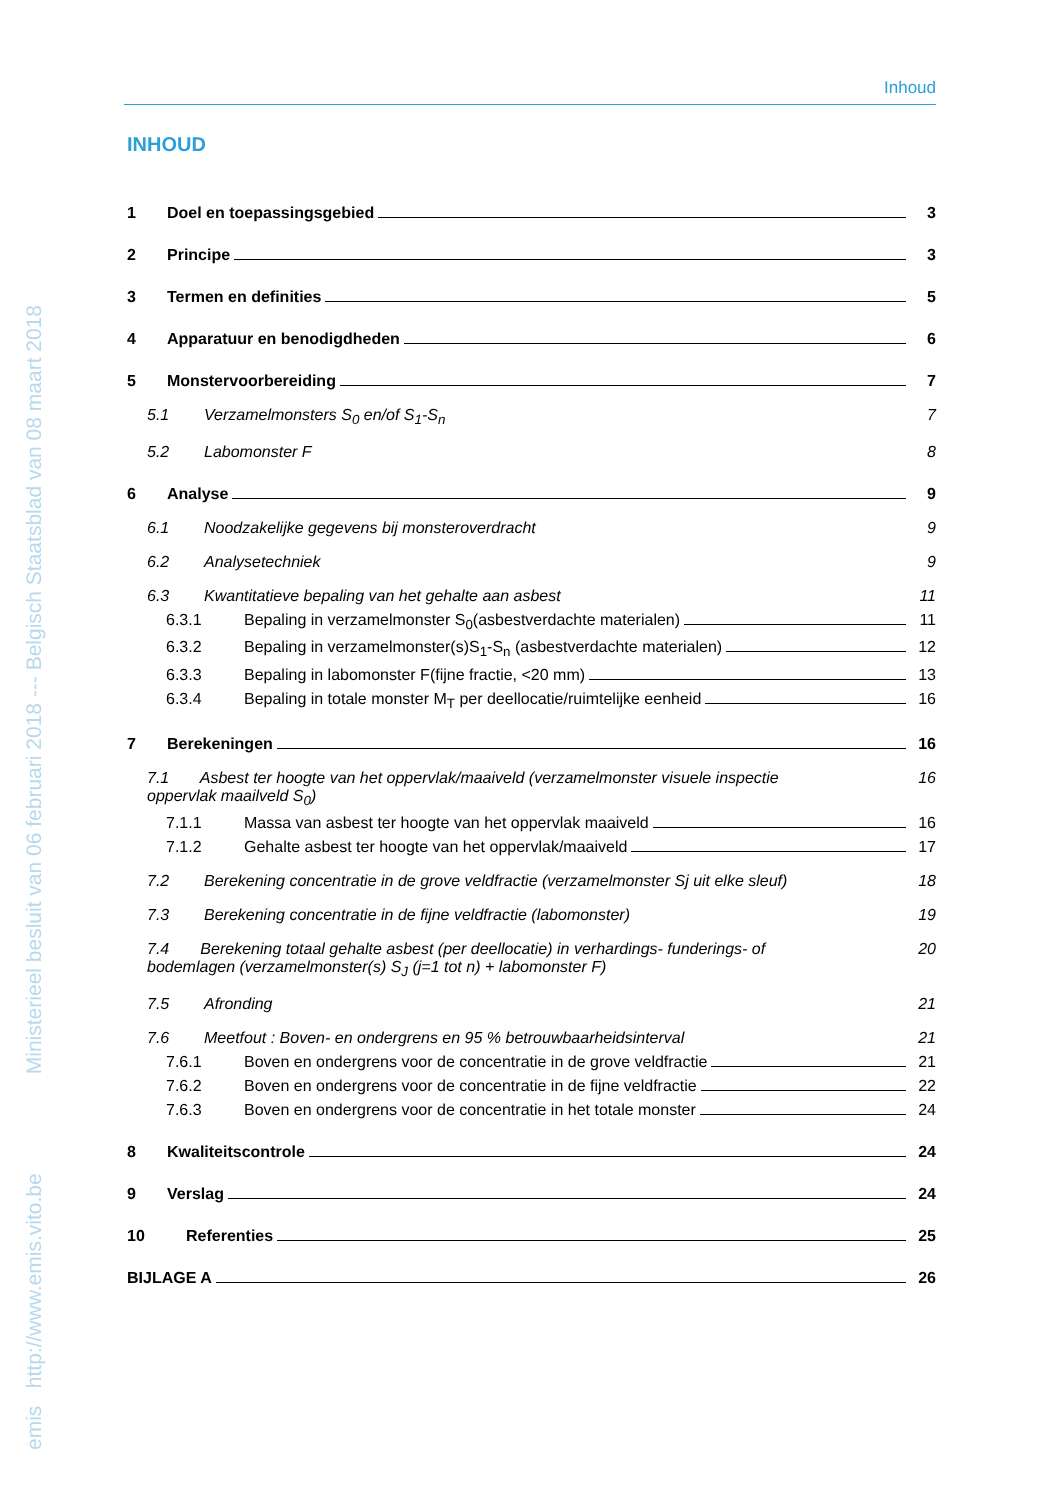emis http://www.emis.vito.be Ministerieel besluit van 06 februari 2018 --- Belgisch Staatsblad van 08 maart 2018
Inhoud
INHOUD
1 Doel en toepassingsgebied 3
2 Principe 3
3 Termen en definities 5
4 Apparatuur en benodigdheden 6
5 Monstervoorbereiding 7
5.1 Verzamelmonsters S<sub>0</sub> en/of S<sub>1</sub>-S<sub>n</sub> 7
5.2 Labomonster F 8
6 Analyse 9
6.1 Noodzakelijke gegevens bij monsteroverdracht 9
6.2 Analysetechniek 9
6.3 Kwantitatieve bepaling van het gehalte aan asbest 11
6.3.1 Bepaling in verzamelmonster S<sub>0</sub>(asbestverdachte materialen) 11
6.3.2 Bepaling in verzamelmonster(s)S<sub>1</sub>-S<sub>n</sub> (asbestverdachte materialen) 12
6.3.3 Bepaling in labomonster F(fijne fractie, <20 mm) 13
6.3.4 Bepaling in totale monster M<sub>T</sub> per deellocatie/ruimtelijke eenheid 16
7 Berekeningen 16
7.1 Asbest ter hoogte van het oppervlak/maaiveld (verzamelmonster visuele inspectie
oppervlak maailveld S<sub>0</sub>) 16
7.1.1 Massa van asbest ter hoogte van het oppervlak maaiveld 16
7.1.2 Gehalte asbest ter hoogte van het oppervlak/maaiveld 17
7.2 Berekening concentratie in de grove veldfractie (verzamelmonster Sj uit elke sleuf) 18
7.3 Berekening concentratie in de fijne veldfractie (labomonster) 19
7.4 Berekening totaal gehalte asbest (per deellocatie) in verhardings- funderings- of
bodemlagen (verzamelmonster(s) S<sub>J</sub> (j=1 tot n) + labomonster F) 20
7.5 Afronding 21
7.6 Meetfout : Boven- en ondergrens en 95 % betrouwbaarheidsinterval 21
7.6.1 Boven en ondergrens voor de concentratie in de grove veldfractie 21
7.6.2 Boven en ondergrens voor de concentratie in de fijne veldfractie 22
7.6.3 Boven en ondergrens voor de concentratie in het totale monster 24
8 Kwaliteitscontrole 24
9 Verslag 24
10 Referenties 25
BIJLAGE A 26